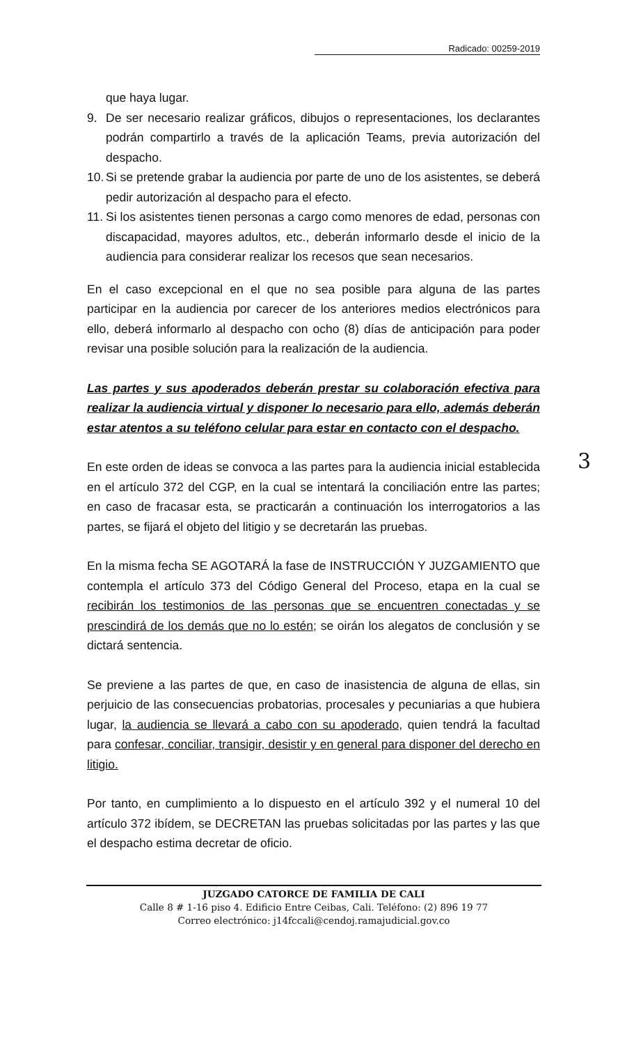Radicado: 00259-2019
que haya lugar.
9. De ser necesario realizar gráficos, dibujos o representaciones, los declarantes podrán compartirlo a través de la aplicación Teams, previa autorización del despacho.
10. Si se pretende grabar la audiencia por parte de uno de los asistentes, se deberá pedir autorización al despacho para el efecto.
11. Si los asistentes tienen personas a cargo como menores de edad, personas con discapacidad, mayores adultos, etc., deberán informarlo desde el inicio de la audiencia para considerar realizar los recesos que sean necesarios.
En el caso excepcional en el que no sea posible para alguna de las partes participar en la audiencia por carecer de los anteriores medios electrónicos para ello, deberá informarlo al despacho con ocho (8) días de anticipación para poder revisar una posible solución para la realización de la audiencia.
Las partes y sus apoderados deberán prestar su colaboración efectiva para realizar la audiencia virtual y disponer lo necesario para ello, además deberán estar atentos a su teléfono celular para estar en contacto con el despacho.
En este orden de ideas se convoca a las partes para la audiencia inicial establecida en el artículo 372 del CGP, en la cual se intentará la conciliación entre las partes; en caso de fracasar esta, se practicarán a continuación los interrogatorios a las partes, se fijará el objeto del litigio y se decretarán las pruebas.
En la misma fecha SE AGOTARÁ la fase de INSTRUCCIÓN Y JUZGAMIENTO que contempla el artículo 373 del Código General del Proceso, etapa en la cual se recibirán los testimonios de las personas que se encuentren conectadas y se prescindirá de los demás que no lo estén; se oirán los alegatos de conclusión y se dictará sentencia.
Se previene a las partes de que, en caso de inasistencia de alguna de ellas, sin perjuicio de las consecuencias probatorias, procesales y pecuniarias a que hubiera lugar, la audiencia se llevará a cabo con su apoderado, quien tendrá la facultad para confesar, conciliar, transigir, desistir y en general para disponer del derecho en litigio.
Por tanto, en cumplimiento a lo dispuesto en el artículo 392 y el numeral 10 del artículo 372 ibídem, se DECRETAN las pruebas solicitadas por las partes y las que el despacho estima decretar de oficio.
3
JUZGADO CATORCE DE FAMILIA DE CALI
Calle 8 # 1-16 piso 4. Edificio Entre Ceibas, Cali. Teléfono: (2) 896 19 77
Correo electrónico: j14fccali@cendoj.ramajudicial.gov.co